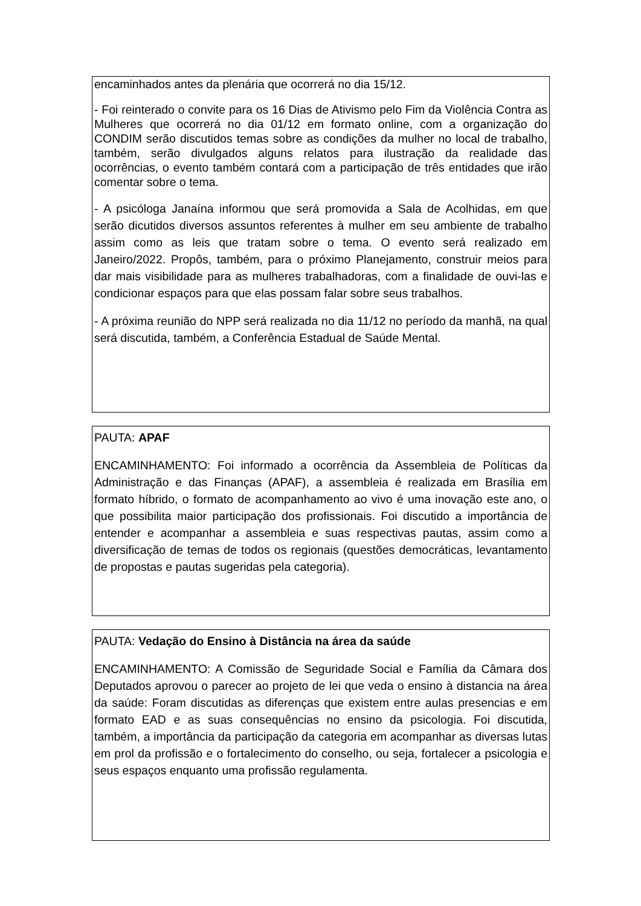encaminhados antes da plenária que ocorrerá no dia 15/12.
- Foi reinterado o convite para os 16 Dias de Ativismo pelo Fim da Violência Contra as Mulheres que ocorrerá no dia 01/12 em formato online, com a organização do CONDIM serão discutidos temas sobre as condições da mulher no local de trabalho, também, serão divulgados alguns relatos para ilustração da realidade das ocorrências, o evento também contará com a participação de três entidades que irão comentar sobre o tema.
- A psicóloga Janaína informou que será promovida a Sala de Acolhidas, em que serão dicutidos diversos assuntos referentes à mulher em seu ambiente de trabalho assim como as leis que tratam sobre o tema. O evento será realizado em Janeiro/2022. Propôs, também, para o próximo Planejamento, construir meios para dar mais visibilidade para as mulheres trabalhadoras, com a finalidade de ouvi-las e condicionar espaços para que elas possam falar sobre seus trabalhos.
- A próxima reunião do NPP será realizada no dia 11/12 no período da manhã, na qual será discutida, também, a Conferência Estadual de Saúde Mental.
PAUTA: APAF
ENCAMINHAMENTO: Foi informado a ocorrência da Assembleia de Políticas da Administração e das Finanças (APAF), a assembleia é realizada em Brasília em formato híbrido, o formato de acompanhamento ao vivo é uma inovação este ano, o que possibilita maior participação dos profissionais. Foi discutido a importância de entender e acompanhar a assembleia e suas respectivas pautas, assim como a diversificação de temas de todos os regionais (questões democráticas, levantamento de propostas e pautas sugeridas pela categoria).
PAUTA: Vedação do Ensino à Distância na área da saúde
ENCAMINHAMENTO: A Comissão de Seguridade Social e Família da Câmara dos Deputados aprovou o parecer ao projeto de lei que veda o ensino à distancia na área da saúde: Foram discutidas as diferenças que existem entre aulas presencias e em formato EAD e as suas consequências no ensino da psicologia. Foi discutida, também, a importância da participação da categoria em acompanhar as diversas lutas em prol da profissão e o fortalecimento do conselho, ou seja, fortalecer a psicologia e seus espaços enquanto uma profissão regulamenta.